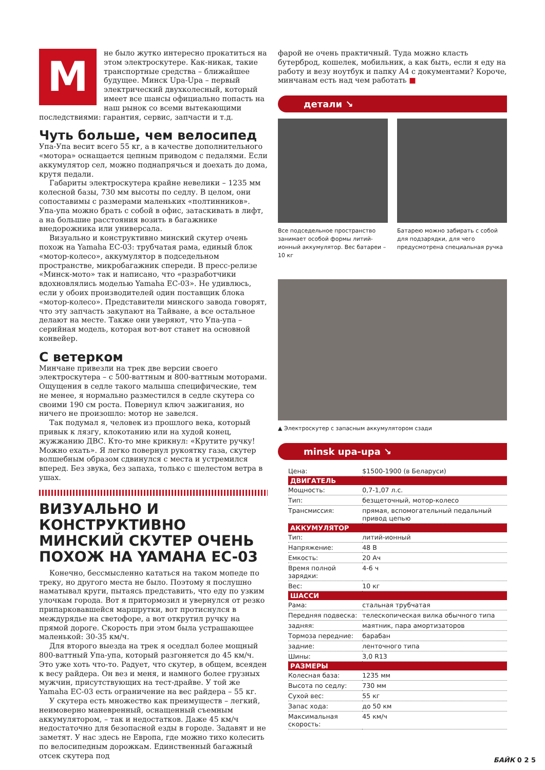Мне было жутко интересно прокатиться на этом электроскутере. Как-никак, такие транспортные средства – ближайшее будущее. Минск Upa-Upa – первый электрический двухколесный, который имеет все шансы официально попасть на наш рынок со всеми вытекающими последствиями: гарантия, сервис, запчасти и т.д.
Чуть больше, чем велосипед
Упа-Упа весит всего 55 кг, а в качестве дополнительного «мотора» оснащается цепным приводом с педалями. Если аккумулятор сел, можно поднапрячься и доехать до дома, крутя педали.
Габариты электроскутера крайне невелики – 1235 мм колесной базы, 730 мм высоты по седлу. В целом, они сопоставимы с размерами маленьких «полтинников». Упа-упа можно брать с собой в офис, затаскивать в лифт, а на большие расстояния возить в багажнике внедорожника или универсала.
Визуально и конструктивно минский скутер очень похож на Yamaha EC-03: трубчатая рама, единый блок «мотор-колесо», аккумулятор в подседельном пространстве, микробагажник спереди. В пресс-релизе «Минск-мото» так и написано, что «разработчики вдохновлялись моделью Yamaha EC-03». Не удивлюсь, если у обоих производителей один поставщик блока «мотор-колесо». Представители минского завода говорят, что эту запчасть закупают на Тайване, а все остальное делают на месте. Также они уверяют, что Упа-упа – серийная модель, которая вот-вот станет на основной конвейер.
С ветерком
Минчане привезли на трек две версии своего электроскутера – с 500-ваттным и 800-ваттным моторами. Ощущения в седле такого малыша специфические, тем не менее, я нормально разместился в седле скутера со своими 190 см роста. Повернул ключ зажигания, но ничего не произошло: мотор не завелся.
Так подумал я, человек из прошлого века, который привык к лязгу, клокотанию или на худой конец, жужжанию ДВС. Кто-то мне крикнул: «Крутите ручку! Можно ехать». Я легко повернул рукоятку газа, скутер волшебным образом сдвинулся с места и устремился вперед. Без звука, без запаха, только с шелестом ветра в ушах.
ВИЗУАЛЬНО И КОНСТРУКТИВНО МИНСКИЙ СКУТЕР ОЧЕНЬ ПОХОЖ НА YAMAHA EC-03
Конечно, бессмысленно кататься на таком мопеде по треку, но другого места не было. Поэтому я послушно наматывал круги, пытаясь представить, что еду по узким улочкам города. Вот я притормозил и увернулся от резко припарковавшейся маршрутки, вот протиснулся в междурядье на светофоре, а вот открутил ручку на прямой дороге. Скорость при этом была устрашающее маленькой: 30-35 км/ч.
Для второго выезда на трек я оседлал более мощный 800-ваттный Упа-упа, который разгоняется до 45 км/ч. Это уже хоть что-то. Радует, что скутер, в общем, всеяден к весу райдера. Он вез и меня, и намного более грузных мужчин, присутствующих на тест-драйве. У той же Yamaha EC-03 есть ограничение на вес райдера – 55 кг.
У скутера есть множество как преимуществ – легкий, неимоверно маневренный, оснащенный съемным аккумулятором, – так и недостатков. Даже 45 км/ч недостаточно для безопасной езды в городе. Задавят и не заметят. У нас здесь не Европа, где можно тихо колесить по велосипедным дорожкам. Единственный багажный отсек скутера под
фарой не очень практичный. Туда можно класть бутерброд, кошелек, мобильник, а как быть, если я еду на работу и везу ноутбук и папку А4 с документами? Короче, минчанам есть над чем работать ■
детали ↘
Все подседельное пространство занимает особой формы литий-ионный аккумулятор. Вес батареи – 10 кг
Батарею можно забирать с собой для подзарядки, для чего предусмотрена специальная ручка
▲ Электроскутер с запасным аккумулятором сзади
minsk upa-upa ↘
| Цена: | $1500-1900 (в Беларуси) |
| ДВИГАТЕЛЬ | |
| Мощность: | 0,7-1,07 л.с. |
| Тип: | безщеточный, мотор-колесо |
| Трансмиссия: | прямая, вспомогательный педальный привод цепью |
| АККУМУЛЯТОР | |
| Тип: | литий-ионный |
| Напряжение: | 48 В |
| Емкость: | 20 Ач |
| Время полной зарядки: | 4-6 ч |
| Вес: | 10 кг |
| ШАССИ | |
| Рама: | стальная трубчатая |
| Передняя подвеска: | телескопическая вилка обычного типа |
| задняя: | маятник, пара амортизаторов |
| Тормоза передние: | барабан |
| задние: | ленточного типа |
| Шины: | 3,0 R13 |
| РАЗМЕРЫ | |
| Колесная база: | 1235 мм |
| Высота по седлу: | 730 мм |
| Сухой вес: | 55 кг |
| Запас хода: | до 50 км |
| Максимальная скорость: | 45 км/ч |
БАЙК 0 2 5